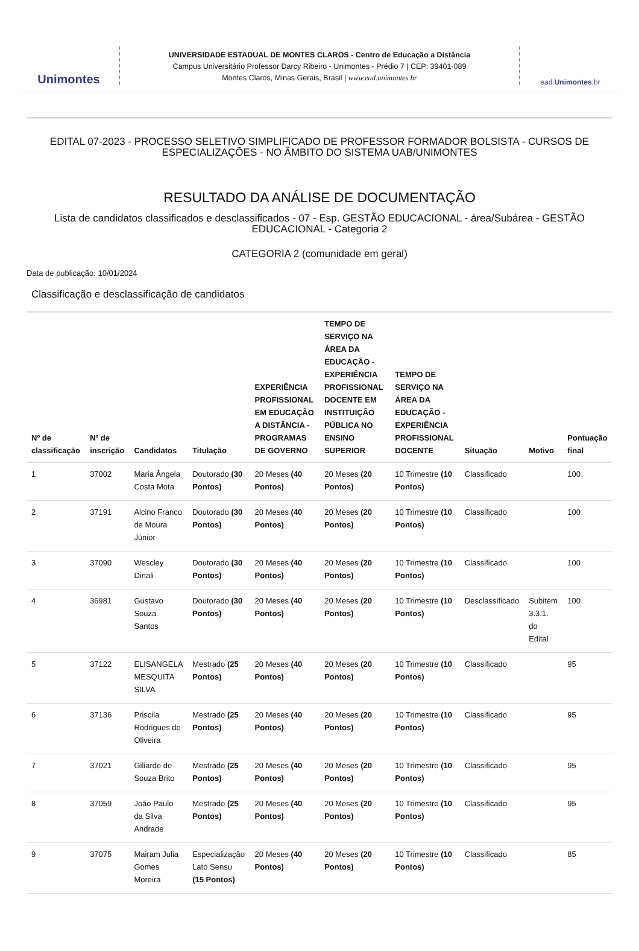Unimontes
UNIVERSIDADE ESTADUAL DE MONTES CLAROS - Centro de Educação a Distância
Campus Universitário Professor Darcy Ribeiro - Unimontes - Prédio 7 | CEP: 39401-089
Montes Claros, Minas Gerais, Brasil | www.ead.unimontes.br
ead. Unimontes.br
EDITAL 07-2023 - PROCESSO SELETIVO SIMPLIFICADO DE PROFESSOR FORMADOR BOLSISTA - CURSOS DE ESPECIALIZAÇÕES - NO ÂMBITO DO SISTEMA UAB/UNIMONTES
RESULTADO DA ANÁLISE DE DOCUMENTAÇÃO
Lista de candidatos classificados e desclassificados - 07 - Esp. GESTÃO EDUCACIONAL - área/Subárea - GESTÃO EDUCACIONAL - Categoria 2
CATEGORIA 2 (comunidade em geral)
Data de publicação: 10/01/2024
Classificação e desclassificação de candidatos
| Nº de classificação | Nº de inscrição | Candidatos | Titulação | EXPERIÊNCIA PROFISSIONAL EM EDUCAÇÃO A DISTÂNCIA - PROGRAMAS DE GOVERNO | TEMPO DE SERVIÇO NA ÁREA DA EDUCAÇÃO - EXPERIÊNCIA PROFISSIONAL DOCENTE EM INSTITUIÇÃO PÚBLICA NO ENSINO SUPERIOR | TEMPO DE SERVIÇO NA ÁREA DA EDUCAÇÃO - EXPERIÊNCIA PROFISSIONAL DOCENTE | Situação | Motivo | Pontuação final |
| --- | --- | --- | --- | --- | --- | --- | --- | --- | --- |
| 1 | 37002 | Maria Ângela Costa Mota | Doutorado (30 Pontos) | 20 Meses (40 Pontos) | 20 Meses (20 Pontos) | 10 Trimestre (10 Pontos) | Classificado | | 100 |
| 2 | 37191 | Alcino Franco de Moura Júnior | Doutorado (30 Pontos) | 20 Meses (40 Pontos) | 20 Meses (20 Pontos) | 10 Trimestre (10 Pontos) | Classificado | | 100 |
| 3 | 37090 | Wescley Dinali | Doutorado (30 Pontos) | 20 Meses (40 Pontos) | 20 Meses (20 Pontos) | 10 Trimestre (10 Pontos) | Classificado | | 100 |
| 4 | 36981 | Gustavo Souza Santos | Doutorado (30 Pontos) | 20 Meses (40 Pontos) | 20 Meses (20 Pontos) | 10 Trimestre (10 Pontos) | Desclassificado | Subitem 3.3.1. do Edital | 100 |
| 5 | 37122 | ELISANGELA MESQUITA SILVA | Mestrado (25 Pontos) | 20 Meses (40 Pontos) | 20 Meses (20 Pontos) | 10 Trimestre (10 Pontos) | Classificado | | 95 |
| 6 | 37136 | Priscila Rodrigues de Oliveira | Mestrado (25 Pontos) | 20 Meses (40 Pontos) | 20 Meses (20 Pontos) | 10 Trimestre (10 Pontos) | Classificado | | 95 |
| 7 | 37021 | Giliarde de Souza Brito | Mestrado (25 Pontos) | 20 Meses (40 Pontos) | 20 Meses (20 Pontos) | 10 Trimestre (10 Pontos) | Classificado | | 95 |
| 8 | 37059 | João Paulo da Silva Andrade | Mestrado (25 Pontos) | 20 Meses (40 Pontos) | 20 Meses (20 Pontos) | 10 Trimestre (10 Pontos) | Classificado | | 95 |
| 9 | 37075 | Mairam Julia Gomes Moreira | Especialização Lato Sensu (15 Pontos) | 20 Meses (40 Pontos) | 20 Meses (20 Pontos) | 10 Trimestre (10 Pontos) | Classificado | | 85 |